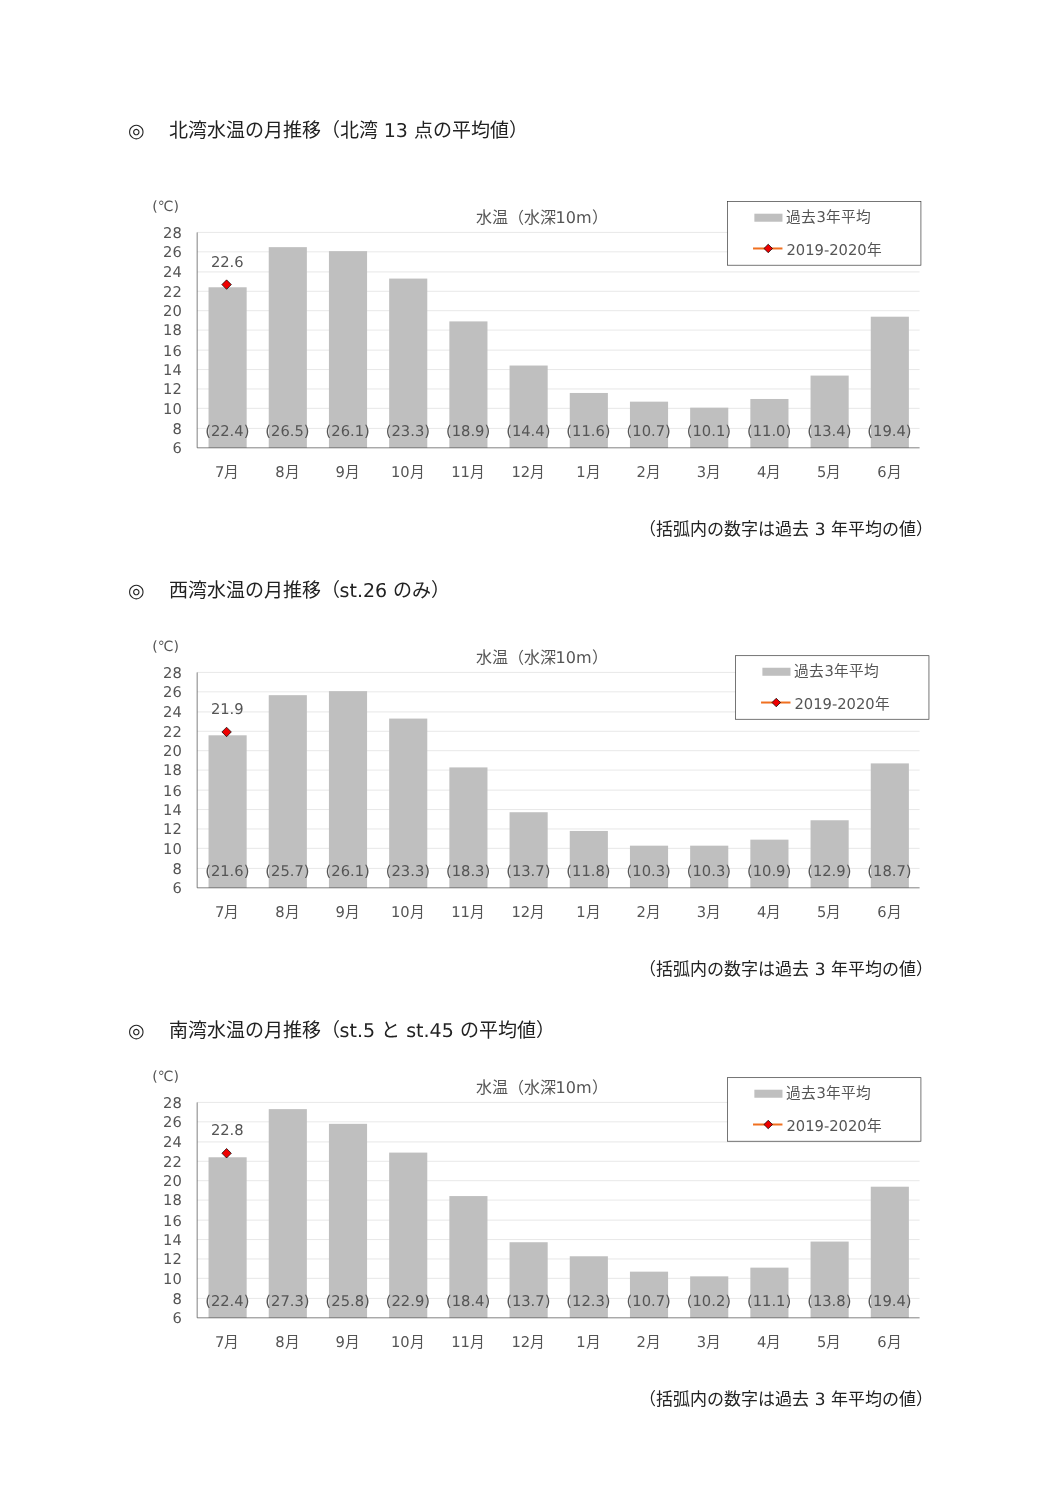◎ 北湾水温の月推移（北湾 13 点の平均値）
28
26
24
22
20
18
16
14
12
10
8
6
(℃)
水温（水深10m）
(22.4)
(26.5)
(26.1)
(23.3)
(18.9)
(14.4)
(11.6)
(10.7)
(10.1)
(11.0)
(13.4)
(19.4)
7月
8月
9月
10月
11月
12月
1月
2月
3月
4月
5月
6月
22.6
過去3年平均
2019-2020年
（括弧内の数字は過去 3 年平均の値）
◎ 西湾水温の月推移（st.26 のみ）
28
26
24
22
20
18
16
14
12
10
8
6
(℃)
水温（水深10m）
(21.6)
(25.7)
(26.1)
(23.3)
(18.3)
(13.7)
(11.8)
(10.3)
(10.3)
(10.9)
(12.9)
(18.7)
7月
8月
9月
10月
11月
12月
1月
2月
3月
4月
5月
6月
21.9
過去3年平均
2019-2020年
（括弧内の数字は過去 3 年平均の値）
◎ 南湾水温の月推移（st.5 と st.45 の平均値）
28
26
24
22
20
18
16
14
12
10
8
6
(℃)
水温（水深10m）
(22.4)
(27.3)
(25.8)
(22.9)
(18.4)
(13.7)
(12.3)
(10.7)
(10.2)
(11.1)
(13.8)
(19.4)
7月
8月
9月
10月
11月
12月
1月
2月
3月
4月
5月
6月
22.8
過去3年平均
2019-2020年
（括弧内の数字は過去 3 年平均の値）